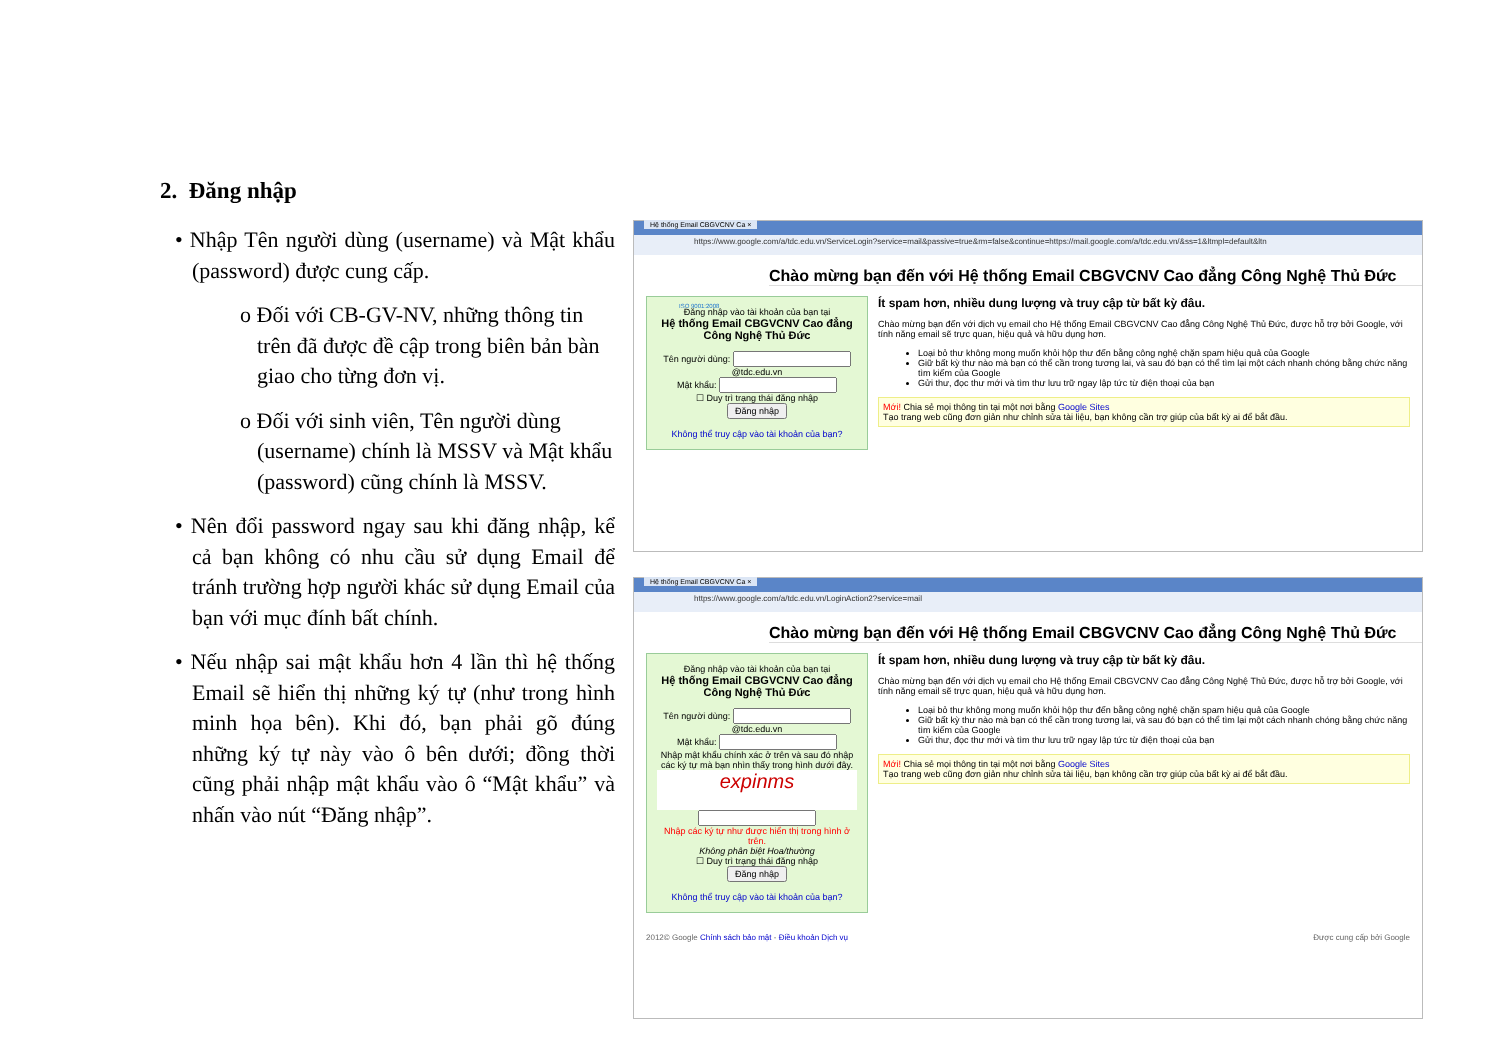2. Đăng nhập
• Nhập Tên người dùng (username) và Mật khẩu (password) được cung cấp.
o Đối với CB-GV-NV, những thông tin trên đã được đề cập trong biên bản bàn giao cho từng đơn vị.
o Đối với sinh viên, Tên người dùng (username) chính là MSSV và Mật khẩu (password) cũng chính là MSSV.
• Nên đổi password ngay sau khi đăng nhập, kể cả bạn không có nhu cầu sử dụng Email để tránh trường hợp người khác sử dụng Email của bạn với mục đính bất chính.
• Nếu nhập sai mật khẩu hơn 4 lần thì hệ thống Email sẽ hiển thị những ký tự (như trong hình minh họa bên). Khi đó, bạn phải gõ đúng những ký tự này vào ô bên dưới; đồng thời cũng phải nhập mật khẩu vào ô “Mật khẩu” và nhấn vào nút “Đăng nhập”.
Hệ thống Email CBGVCNV Ca ×
https://www.google.com/a/tdc.edu.vn/ServiceLogin?service=mail&passive=true&rm=false&continue=https://mail.google.com/a/tdc.edu.vn/&ss=1&ltmpl=default&ltn
ISO 9001:2008
Chào mừng bạn đến với Hệ thống Email CBGVCNV Cao đẳng Công Nghệ Thủ Đức
Đăng nhập vào tài khoản của bạn tại
Hệ thống Email CBGVCNV Cao đẳng Công Nghệ Thủ Đức
Tên người dùng:
@tdc.edu.vn
Mật khẩu:
☐ Duy trì trạng thái đăng nhập
Đăng nhập
Không thể truy cập vào tài khoản của bạn?
Ít spam hơn, nhiều dung lượng và truy cập từ bất kỳ đâu.
Chào mừng bạn đến với dịch vụ email cho Hệ thống Email CBGVCNV Cao đẳng Công Nghệ Thủ Đức, được hỗ trợ bởi Google, với tính năng email sẽ trực quan, hiệu quả và hữu dụng hơn.
Loại bỏ thư không mong muốn khỏi hộp thư đến bằng công nghệ chặn spam hiệu quả của Google
Giữ bất kỳ thư nào mà bạn có thể cần trong tương lai, và sau đó bạn có thể tìm lại một cách nhanh chóng bằng chức năng tìm kiếm của Google
Gửi thư, đọc thư mới và tìm thư lưu trữ ngay lập tức từ điện thoại của bạn
Mới! Chia sẻ mọi thông tin tại một nơi bằng Google Sites
Tạo trang web cũng đơn giản như chỉnh sửa tài liệu, bạn không cần trợ giúp của bất kỳ ai để bắt đầu.
Hệ thống Email CBGVCNV Ca ×
https://www.google.com/a/tdc.edu.vn/LoginAction2?service=mail
Chào mừng bạn đến với Hệ thống Email CBGVCNV Cao đẳng Công Nghệ Thủ Đức
Đăng nhập vào tài khoản của bạn tại
Hệ thống Email CBGVCNV Cao đẳng Công Nghệ Thủ Đức
Tên người dùng:
@tdc.edu.vn
Mật khẩu:
Nhập mật khẩu chính xác ở trên và sau đó nhập các ký tự mà bạn nhìn thấy trong hình dưới đây.
expinms
Nhập các ký tự như được hiển thị trong hình ở trên.
Không phân biệt Hoa/thường
☐ Duy trì trạng thái đăng nhập
Đăng nhập
Không thể truy cập vào tài khoản của bạn?
Ít spam hơn, nhiều dung lượng và truy cập từ bất kỳ đâu.
Chào mừng bạn đến với dịch vụ email cho Hệ thống Email CBGVCNV Cao đẳng Công Nghệ Thủ Đức, được hỗ trợ bởi Google, với tính năng email sẽ trực quan, hiệu quả và hữu dụng hơn.
Loại bỏ thư không mong muốn khỏi hộp thư đến bằng công nghệ chặn spam hiệu quả của Google
Giữ bất kỳ thư nào mà bạn có thể cần trong tương lai, và sau đó bạn có thể tìm lại một cách nhanh chóng bằng chức năng tìm kiếm của Google
Gửi thư, đọc thư mới và tìm thư lưu trữ ngay lập tức từ điện thoại của bạn
Mới! Chia sẻ mọi thông tin tại một nơi bằng Google Sites
Tạo trang web cũng đơn giản như chỉnh sửa tài liệu, bạn không cần trợ giúp của bất kỳ ai để bắt đầu.
2012© Google Chính sách bảo mật - Điều khoản Dịch vụ Được cung cấp bởi Google